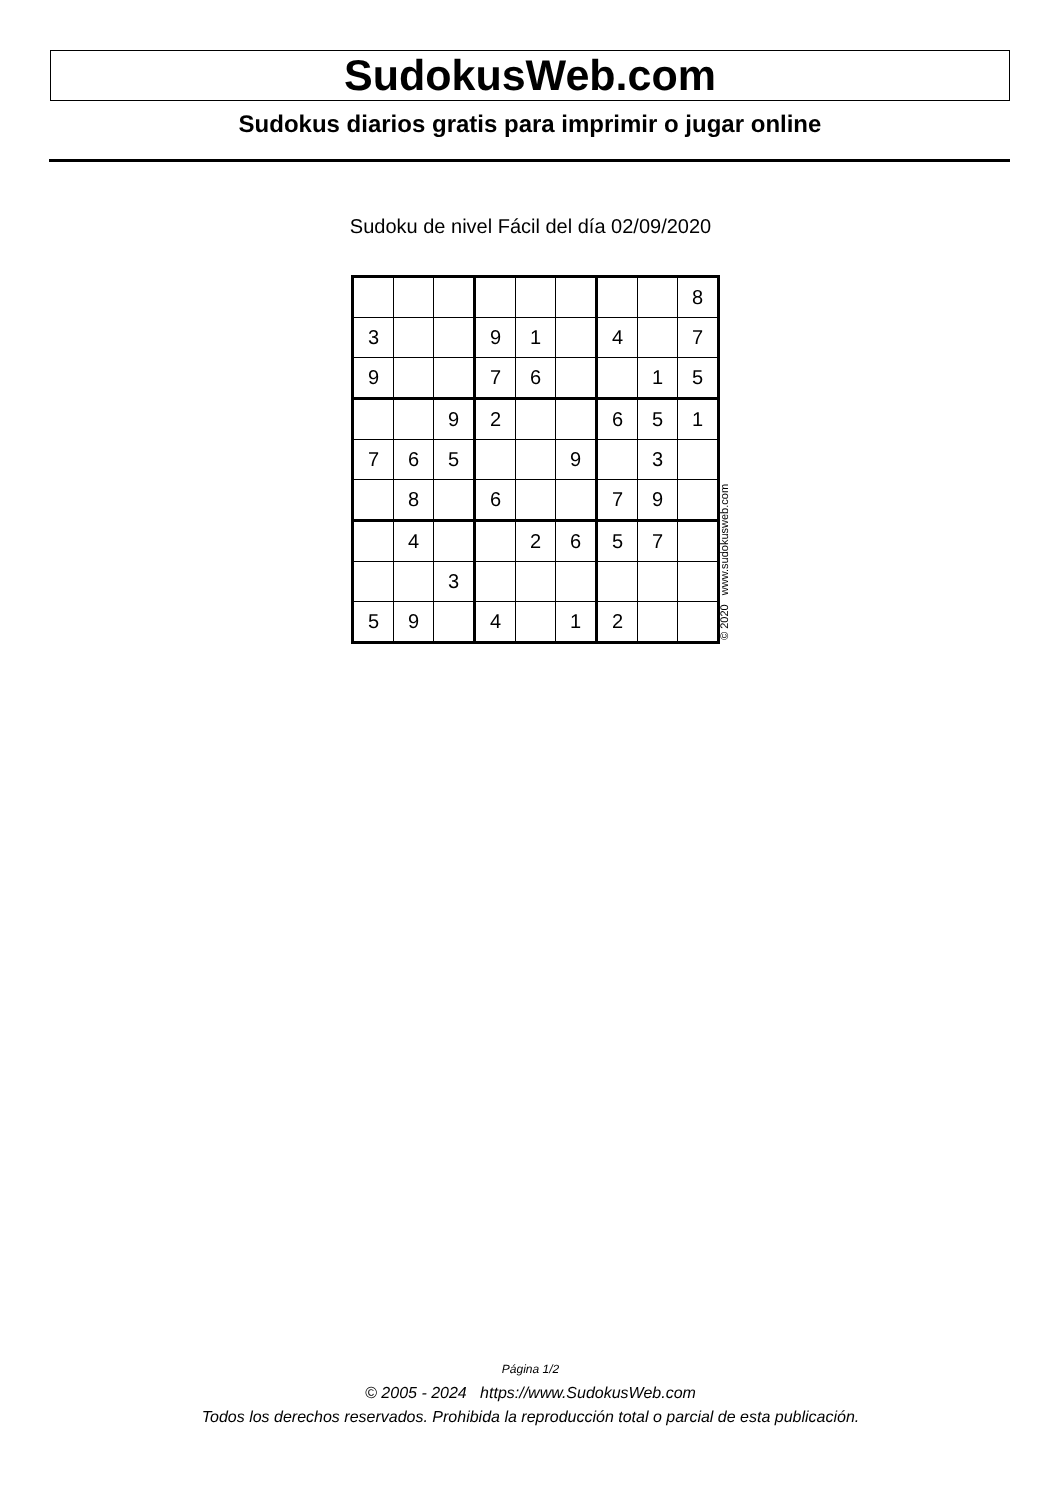SudokusWeb.com
Sudokus diarios gratis para imprimir o jugar online
Sudoku de nivel Fácil del día 02/09/2020
| | | | | | | | | 8 |
| 3 | | | 9 | 1 | | 4 | | 7 |
| 9 | | | 7 | 6 | | | 1 | 5 |
| | | 9 | 2 | | | 6 | 5 | 1 |
| 7 | 6 | 5 | | | 9 | | 3 | |
| | 8 | | 6 | | | 7 | 9 | |
| | 4 | | | 2 | 6 | 5 | 7 | |
| | | 3 | | | | | | |
| 5 | 9 | | 4 | | 1 | 2 | | |
© 2020 www.sudokusweb.com
Página 1/2
© 2005 - 2024 https://www.SudokusWeb.com
Todos los derechos reservados. Prohibida la reproducción total o parcial de esta publicación.